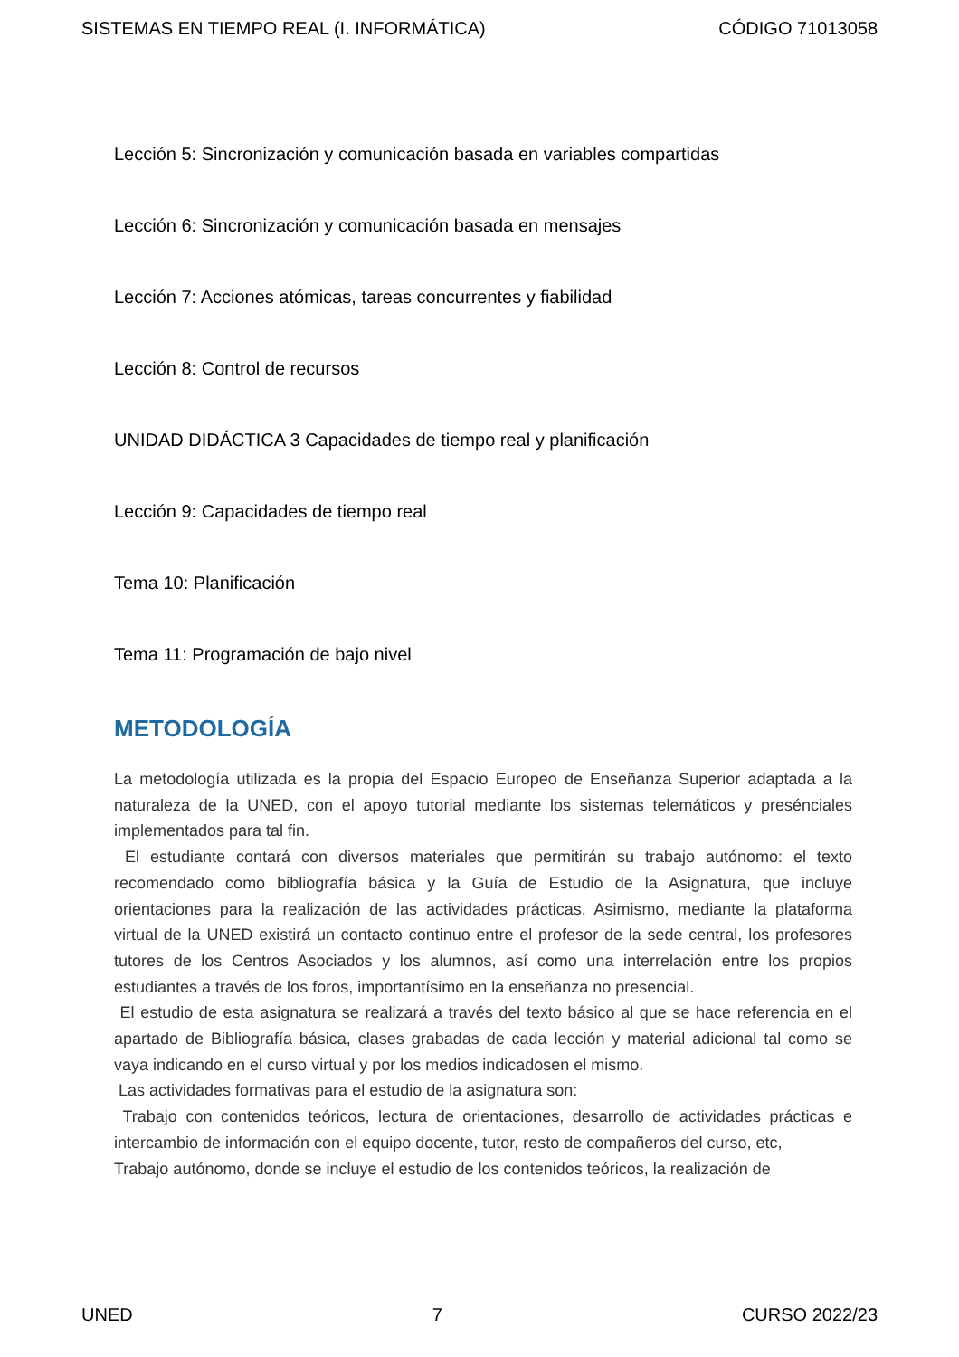SISTEMAS EN TIEMPO REAL (I. INFORMÁTICA) CÓDIGO 71013058
Lección 5: Sincronización y comunicación basada en variables compartidas
Lección 6: Sincronización y comunicación basada en mensajes
Lección 7: Acciones atómicas, tareas concurrentes y fiabilidad
Lección 8: Control de recursos
UNIDAD DIDÁCTICA 3 Capacidades de tiempo real y planificación
Lección 9: Capacidades de tiempo real
Tema 10: Planificación
Tema 11: Programación de bajo nivel
METODOLOGÍA
La metodología utilizada es la propia del Espacio Europeo de Enseñanza Superior adaptada a la naturaleza de la UNED, con el apoyo tutorial mediante los sistemas telemáticos y presénciales implementados para tal fin.
El estudiante contará con diversos materiales que permitirán su trabajo autónomo: el texto recomendado como bibliografía básica y la Guía de Estudio de la Asignatura, que incluye orientaciones para la realización de las actividades prácticas. Asimismo, mediante la plataforma virtual de la UNED existirá un contacto continuo entre el profesor de la sede central, los profesores tutores de los Centros Asociados y los alumnos, así como una interrelación entre los propios estudiantes a través de los foros, importantísimo en la enseñanza no presencial.
El estudio de esta asignatura se realizará a través del texto básico al que se hace referencia en el apartado de Bibliografía básica, clases grabadas de cada lección y material adicional tal como se vaya indicando en el curso virtual y por los medios indicadosen el mismo.
Las actividades formativas para el estudio de la asignatura son:
Trabajo con contenidos teóricos, lectura de orientaciones, desarrollo de actividades prácticas e intercambio de información con el equipo docente, tutor, resto de compañeros del curso, etc,
Trabajo autónomo, donde se incluye el estudio de los contenidos teóricos, la realización de
UNED 7 CURSO 2022/23